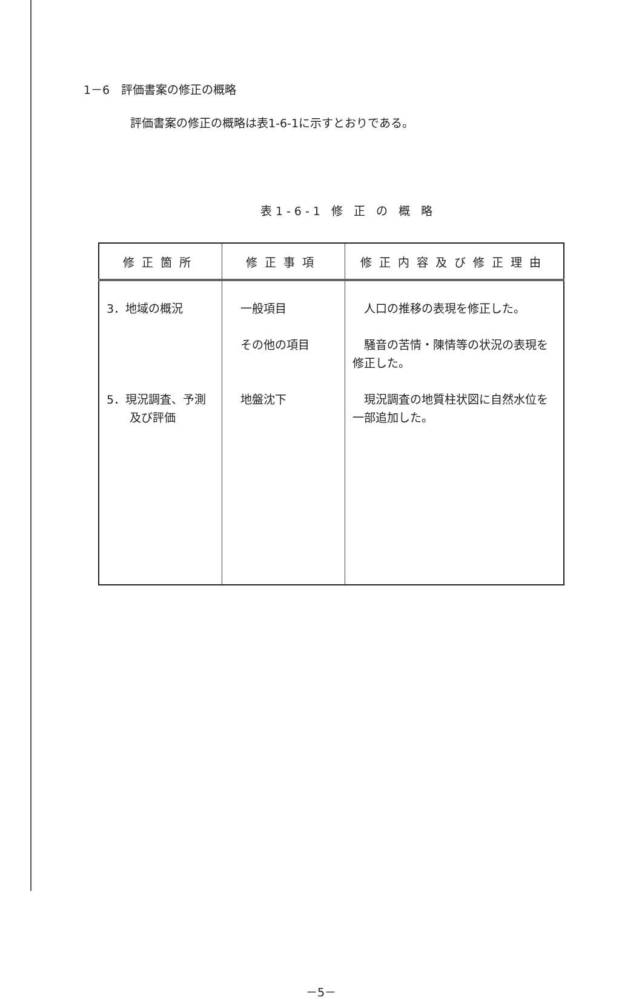1－6　評価書案の修正の概略
評価書案の修正の概略は表1-6-1に示すとおりである。
表1-6-1 修 正 の 概 略
| 修正箇所 | 修正事項 | 修正内容及び修正理由 |
| --- | --- | --- |
| 3．地域の概況 | 一般項目 その他の項目 | 人口の推移の表現を修正した。 騒音の苦情・陳情等の状況の表現を修正した。 |
| 5．現況調査、予測 及び評価 | 地盤沈下 | 現況調査の地質柱状図に自然水位を一部追加した。 |
－5－